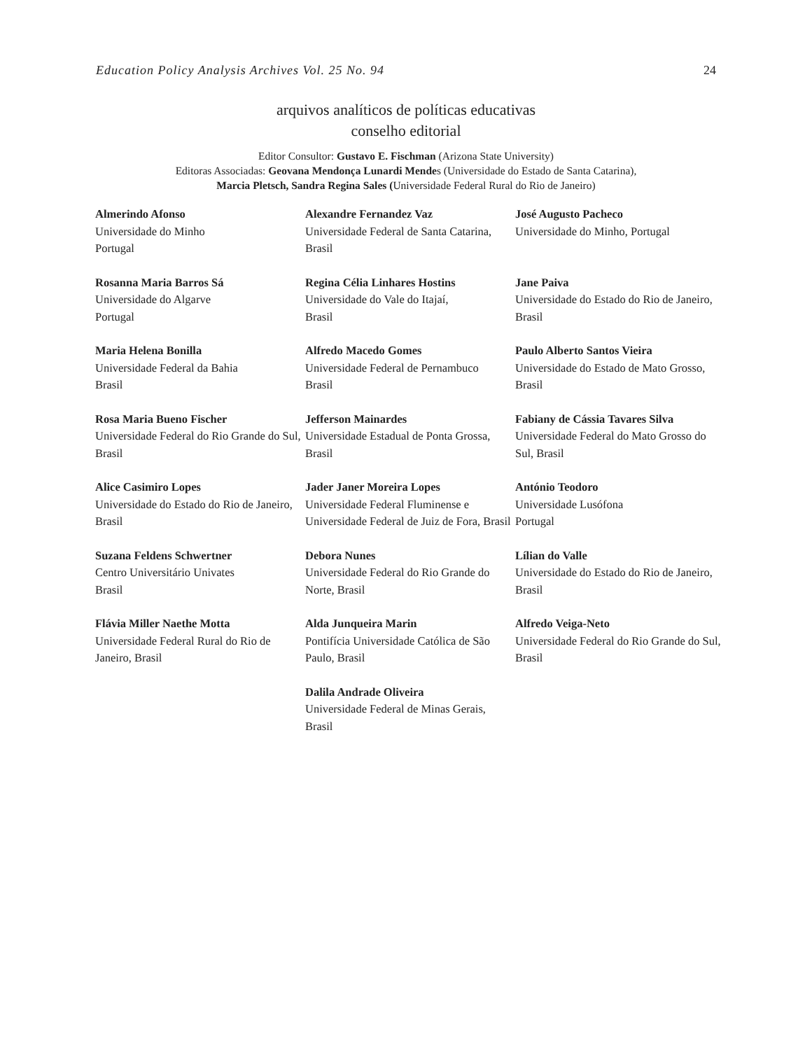Education Policy Analysis Archives Vol. 25 No. 94 24
arquivos analíticos de políticas educativas
conselho editorial
Editor Consultor: Gustavo E. Fischman (Arizona State University)
Editoras Associadas: Geovana Mendonça Lunardi Mendes (Universidade do Estado de Santa Catarina),
Marcia Pletsch, Sandra Regina Sales (Universidade Federal Rural do Rio de Janeiro)
| Almerindo Afonso Universidade do Minho Portugal | Alexandre Fernandez Vaz Universidade Federal de Santa Catarina, Brasil | José Augusto Pacheco Universidade do Minho, Portugal |
| Rosanna Maria Barros Sá Universidade do Algarve Portugal | Regina Célia Linhares Hostins Universidade do Vale do Itajaí, Brasil | Jane Paiva Universidade do Estado do Rio de Janeiro, Brasil |
| Maria Helena Bonilla Universidade Federal da Bahia Brasil | Alfredo Macedo Gomes Universidade Federal de Pernambuco Brasil | Paulo Alberto Santos Vieira Universidade do Estado de Mato Grosso, Brasil |
| Rosa Maria Bueno Fischer Universidade Federal do Rio Grande do Sul, Brasil | Jefferson Mainardes Universidade Estadual de Ponta Grossa, Brasil | Fabiany de Cássia Tavares Silva Universidade Federal do Mato Grosso do Sul, Brasil |
| Alice Casimiro Lopes Universidade do Estado do Rio de Janeiro, Brasil | Jader Janer Moreira Lopes Universidade Federal Fluminense e Universidade Federal de Juiz de Fora, Brasil | António Teodoro Universidade Lusófona Portugal |
| Suzana Feldens Schwertner Centro Universitário Univates Brasil | Debora Nunes Universidade Federal do Rio Grande do Norte, Brasil | Lílian do Valle Universidade do Estado do Rio de Janeiro, Brasil |
| Flávia Miller Naethe Motta Universidade Federal Rural do Rio de Janeiro, Brasil | Alda Junqueira Marin Pontifícia Universidade Católica de São Paulo, Brasil | Alfredo Veiga-Neto Universidade Federal do Rio Grande do Sul, Brasil |
| | Dalila Andrade Oliveira Universidade Federal de Minas Gerais, Brasil | |